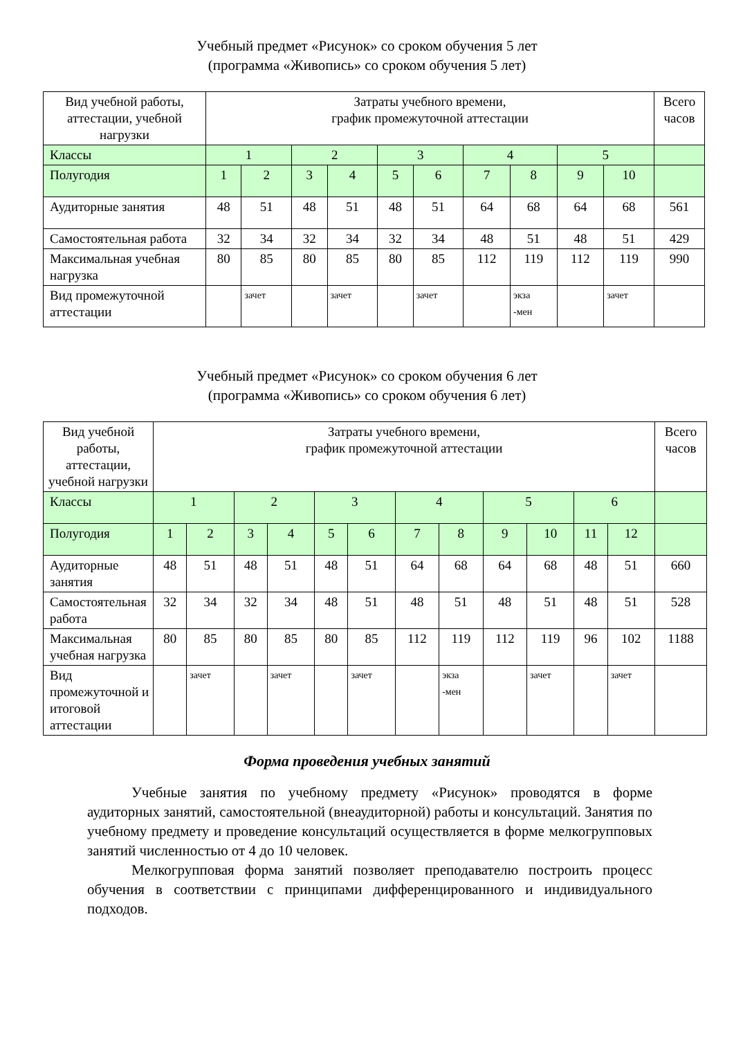Учебный предмет «Рисунок» со сроком обучения 5 лет
(программа «Живопись» со сроком обучения 5 лет)
| Вид учебной работы, аттестации, учебной нагрузки | Затраты учебного времени, график промежуточной аттестации | | | | | | | | | | Всего часов |
| Классы | 1 | | 2 | | 3 | | 4 | | 5 | | |
| Полугодия | 1 | 2 | 3 | 4 | 5 | 6 | 7 | 8 | 9 | 10 | |
| Аудиторные занятия | 48 | 51 | 48 | 51 | 48 | 51 | 64 | 68 | 64 | 68 | 561 |
| Самостоятельная работа | 32 | 34 | 32 | 34 | 32 | 34 | 48 | 51 | 48 | 51 | 429 |
| Максимальная учебная нагрузка | 80 | 85 | 80 | 85 | 80 | 85 | 112 | 119 | 112 | 119 | 990 |
| Вид промежуточной аттестации | | зачет | | зачет | | зачет | | экза -мен | | зачет | |
Учебный предмет «Рисунок» со сроком обучения 6 лет
(программа «Живопись» со сроком обучения 6 лет)
| Вид учебной работы, аттестации, учебной нагрузки | Затраты учебного времени, график промежуточной аттестации | | | | | | | | | | | | Всего часов |
| Классы | 1 | | 2 | | 3 | | 4 | | 5 | | 6 | | |
| Полугодия | 1 | 2 | 3 | 4 | 5 | 6 | 7 | 8 | 9 | 10 | 11 | 12 | |
| Аудиторные занятия | 48 | 51 | 48 | 51 | 48 | 51 | 64 | 68 | 64 | 68 | 48 | 51 | 660 |
| Самостоятельная работа | 32 | 34 | 32 | 34 | 48 | 51 | 48 | 51 | 48 | 51 | 48 | 51 | 528 |
| Максимальная учебная нагрузка | 80 | 85 | 80 | 85 | 80 | 85 | 112 | 119 | 112 | 119 | 96 | 102 | 1188 |
| Вид промежуточной и итоговой аттестации | | зачет | | зачет | | зачет | | экза -мен | | зачет | | зачет | |
Форма проведения учебных занятий
Учебные занятия по учебному предмету «Рисунок» проводятся в форме аудиторных занятий, самостоятельной (внеаудиторной) работы и консультаций. Занятия по учебному предмету и проведение консультаций осуществляется в форме мелкогрупповых занятий численностью от 4 до 10 человек.
Мелкогрупповая форма занятий позволяет преподавателю построить процесс обучения в соответствии с принципами дифференцированного и индивидуального подходов.